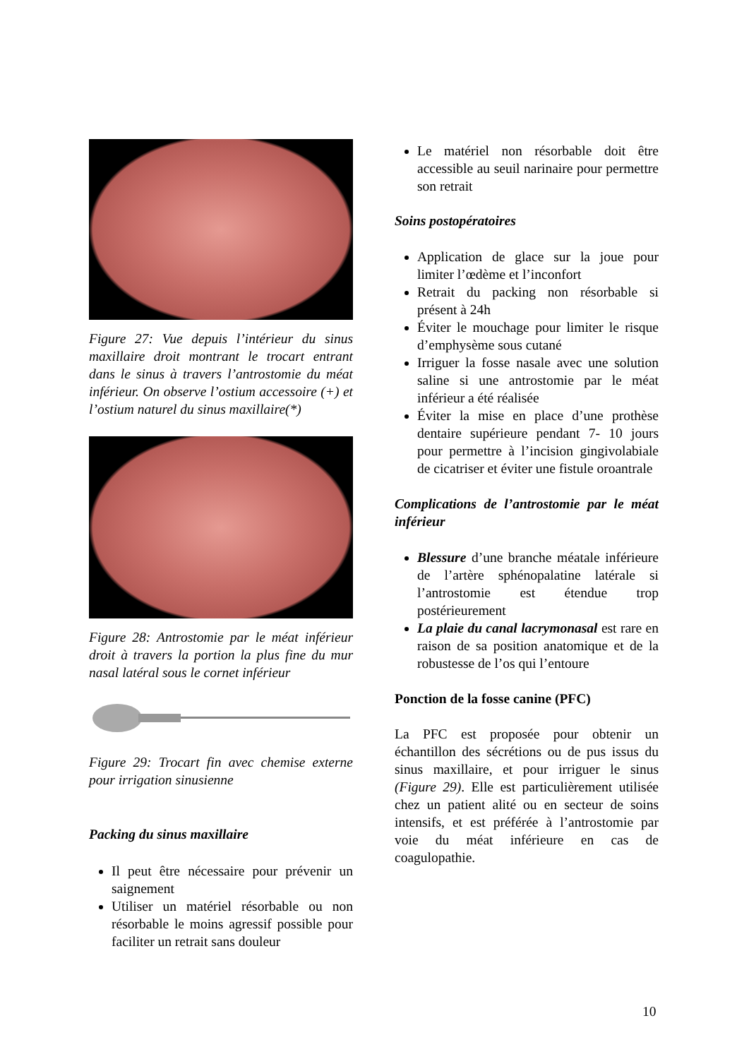Figure 27: Vue depuis l’intérieur du sinus maxillaire droit montrant le trocart entrant dans le sinus à travers l’antrostomie du méat inférieur. On observe l’ostium accessoire (+) et l’ostium naturel du sinus maxillaire(*)
Figure 28: Antrostomie par le méat inférieur droit à travers la portion la plus fine du mur nasal latéral sous le cornet inférieur
Figure 29: Trocart fin avec chemise externe pour irrigation sinusienne
Packing du sinus maxillaire
Il peut être nécessaire pour prévenir un saignement
Utiliser un matériel résorbable ou non résorbable le moins agressif possible pour faciliter un retrait sans douleur
Le matériel non résorbable doit être accessible au seuil narinaire pour permettre son retrait
Soins postopératoires
Application de glace sur la joue pour limiter l’œdème et l’inconfort
Retrait du packing non résorbable si présent à 24h
Éviter le mouchage pour limiter le risque d’emphysème sous cutané
Irriguer la fosse nasale avec une solution saline si une antrostomie par le méat inférieur a été réalisée
Éviter la mise en place d’une prothèse dentaire supérieure pendant 7- 10 jours pour permettre à l’incision gingivolabiale de cicatriser et éviter une fistule oroantrale
Complications de l’antrostomie par le méat inférieur
Blessure d’une branche méatale inférieure de l’artère sphénopalatine latérale si l’antrostomie est étendue trop postérieurement
La plaie du canal lacrymonasal est rare en raison de sa position anatomique et de la robustesse de l’os qui l’entoure
Ponction de la fosse canine (PFC)
La PFC est proposée pour obtenir un échantillon des sécrétions ou de pus issus du sinus maxillaire, et pour irriguer le sinus (Figure 29). Elle est particulièrement utilisée chez un patient alité ou en secteur de soins intensifs, et est préférée à l’antrostomie par voie du méat inférieure en cas de coagulopathie.
10